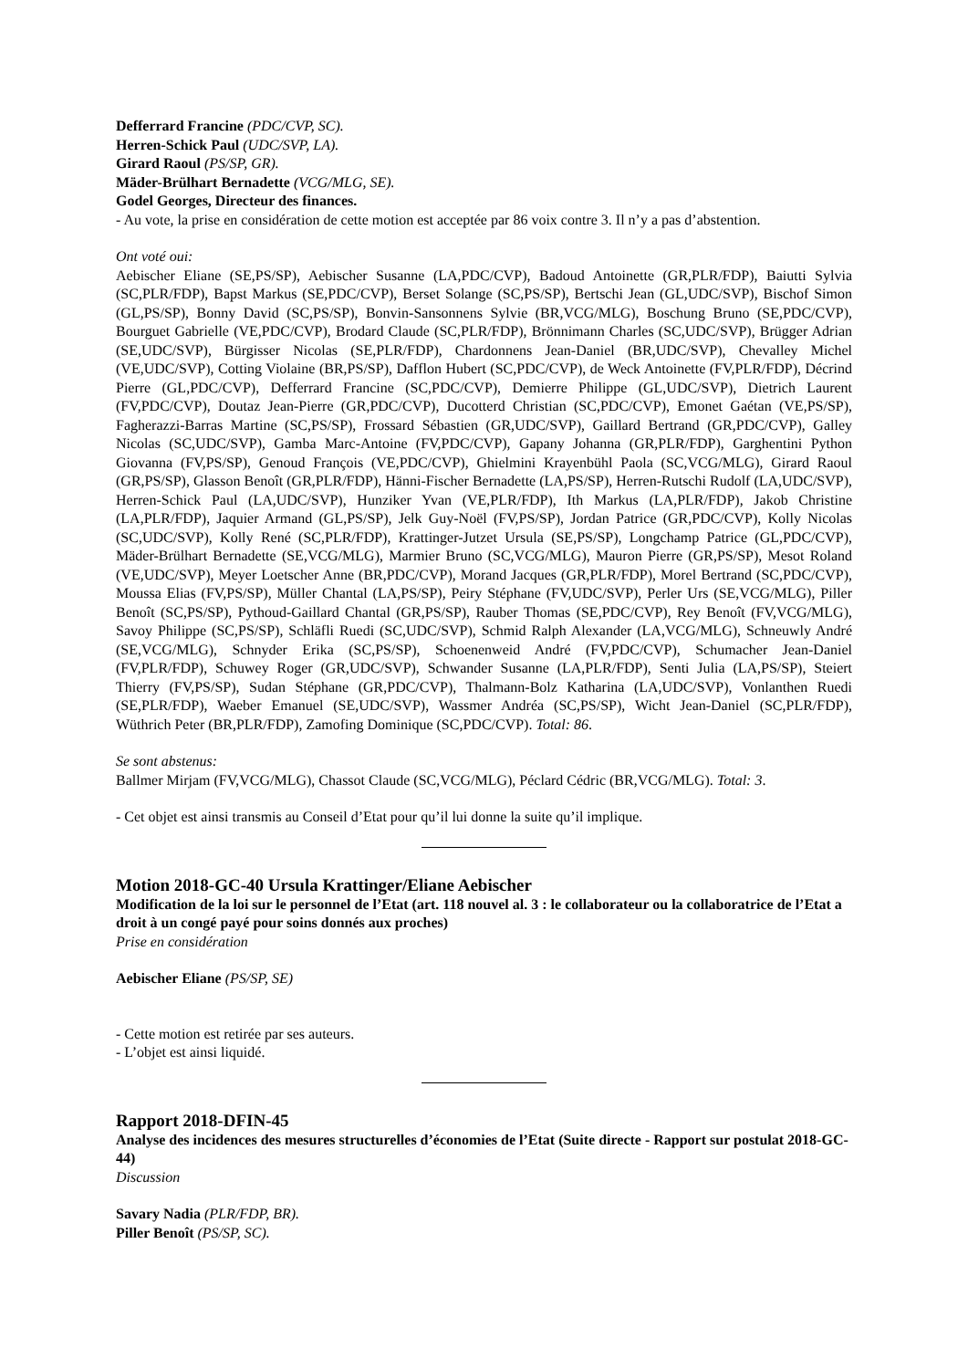Defferrard Francine (PDC/CVP, SC).
Herren-Schick Paul (UDC/SVP, LA).
Girard Raoul (PS/SP, GR).
Mäder-Brülhart Bernadette (VCG/MLG, SE).
Godel Georges, Directeur des finances.
- Au vote, la prise en considération de cette motion est acceptée par 86 voix contre 3. Il n’y a pas d’abstention.
Ont voté oui:
Aebischer Eliane (SE,PS/SP), Aebischer Susanne (LA,PDC/CVP), Badoud Antoinette (GR,PLR/FDP), Baiutti Sylvia (SC,PLR/FDP), Bapst Markus (SE,PDC/CVP), Berset Solange (SC,PS/SP), Bertschi Jean (GL,UDC/SVP), Bischof Simon (GL,PS/SP), Bonny David (SC,PS/SP), Bonvin-Sansonnens Sylvie (BR,VCG/MLG), Boschung Bruno (SE,PDC/CVP), Bourguet Gabrielle (VE,PDC/CVP), Brodard Claude (SC,PLR/FDP), Brönnimann Charles (SC,UDC/SVP), Brügger Adrian (SE,UDC/SVP), Bürgisser Nicolas (SE,PLR/FDP), Chardonnens Jean-Daniel (BR,UDC/SVP), Chevalley Michel (VE,UDC/SVP), Cotting Violaine (BR,PS/SP), Dafflon Hubert (SC,PDC/CVP), de Weck Antoinette (FV,PLR/FDP), Décrind Pierre (GL,PDC/CVP), Defferrard Francine (SC,PDC/CVP), Demierre Philippe (GL,UDC/SVP), Dietrich Laurent (FV,PDC/CVP), Doutaz Jean-Pierre (GR,PDC/CVP), Ducotterd Christian (SC,PDC/CVP), Emonet Gaétan (VE,PS/SP), Fagherazzi-Barras Martine (SC,PS/SP), Frossard Sébastien (GR,UDC/SVP), Gaillard Bertrand (GR,PDC/CVP), Galley Nicolas (SC,UDC/SVP), Gamba Marc-Antoine (FV,PDC/CVP), Gapany Johanna (GR,PLR/FDP), Garghentini Python Giovanna (FV,PS/SP), Genoud François (VE,PDC/CVP), Ghielmini Krayenbühl Paola (SC,VCG/MLG), Girard Raoul (GR,PS/SP), Glasson Benoît (GR,PLR/FDP), Hänni-Fischer Bernadette (LA,PS/SP), Herren-Rutschi Rudolf (LA,UDC/SVP), Herren-Schick Paul (LA,UDC/SVP), Hunziker Yvan (VE,PLR/FDP), Ith Markus (LA,PLR/FDP), Jakob Christine (LA,PLR/FDP), Jaquier Armand (GL,PS/SP), Jelk Guy-Noël (FV,PS/SP), Jordan Patrice (GR,PDC/CVP), Kolly Nicolas (SC,UDC/SVP), Kolly René (SC,PLR/FDP), Krattinger-Jutzet Ursula (SE,PS/SP), Longchamp Patrice (GL,PDC/CVP), Mäder-Brülhart Bernadette (SE,VCG/MLG), Marmier Bruno (SC,VCG/MLG), Mauron Pierre (GR,PS/SP), Mesot Roland (VE,UDC/SVP), Meyer Loetscher Anne (BR,PDC/CVP), Morand Jacques (GR,PLR/FDP), Morel Bertrand (SC,PDC/CVP), Moussa Elias (FV,PS/SP), Müller Chantal (LA,PS/SP), Peiry Stéphane (FV,UDC/SVP), Perler Urs (SE,VCG/MLG), Piller Benoît (SC,PS/SP), Pythoud-Gaillard Chantal (GR,PS/SP), Rauber Thomas (SE,PDC/CVP), Rey Benoît (FV,VCG/MLG), Savoy Philippe (SC,PS/SP), Schläfli Ruedi (SC,UDC/SVP), Schmid Ralph Alexander (LA,VCG/MLG), Schneuwly André (SE,VCG/MLG), Schnyder Erika (SC,PS/SP), Schoenenweid André (FV,PDC/CVP), Schumacher Jean-Daniel (FV,PLR/FDP), Schuwey Roger (GR,UDC/SVP), Schwander Susanne (LA,PLR/FDP), Senti Julia (LA,PS/SP), Steiert Thierry (FV,PS/SP), Sudan Stéphane (GR,PDC/CVP), Thalmann-Bolz Katharina (LA,UDC/SVP), Vonlanthen Ruedi (SE,PLR/FDP), Waeber Emanuel (SE,UDC/SVP), Wassmer Andréa (SC,PS/SP), Wicht Jean-Daniel (SC,PLR/FDP), Wüthrich Peter (BR,PLR/FDP), Zamofing Dominique (SC,PDC/CVP). Total: 86.
Se sont abstenus:
Ballmer Mirjam (FV,VCG/MLG), Chassot Claude (SC,VCG/MLG), Péclard Cédric (BR,VCG/MLG). Total: 3.
- Cet objet est ainsi transmis au Conseil d’Etat pour qu’il lui donne la suite qu’il implique.
Motion 2018-GC-40 Ursula Krattinger/Eliane Aebischer
Modification de la loi sur le personnel de l’Etat (art. 118 nouvel al. 3 : le collaborateur ou la collaboratrice de l’Etat a droit à un congé payé pour soins donnés aux proches)
Prise en considération
Aebischer Eliane (PS/SP, SE)
- Cette motion est retirée par ses auteurs.
- L’objet est ainsi liquidé.
Rapport 2018-DFIN-45
Analyse des incidences des mesures structurelles d’économies de l’Etat (Suite directe - Rapport sur postulat 2018-GC-44)
Discussion
Savary Nadia (PLR/FDP, BR).
Piller Benoît (PS/SP, SC).